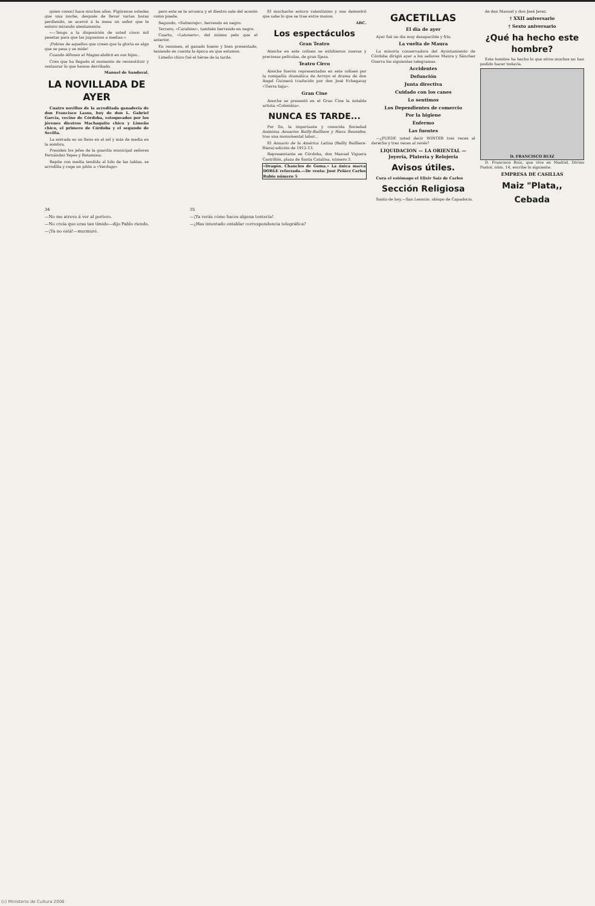quien conocí hace muchos años. Figúrense ustedes que una noche, después de llevar varias horas perdiendo, se acercó á la mesa un señor que le estuvo mirando atentamente.
«—Tengo a la disposición de usted cinco mil pesetas para que las juguemos a medias.»
¡Pobres de aquellos que creen que la gloria es algo que se pesa y se mide!
Cuando Alfonso el Magno abdicó en sus hijos...
Creo que ha llegado el momento de reconstituir y restaurar lo que hemos derribado.
Manuel de Sandoval.
LA NOVILLADA DE AYER
Cuatro novillos de la acreditada ganadería de don Francisco Lasso, hoy de don L. Gabriel García, vecino de Córdoba, estoqueados por los jóvenes diestros Machaquito chico y Limeño chico, el primero de Córdoba y el segundo de Sevilla.
La entrada es un lleno en el sol y más de media en la sombra.
Presiden los jefes de la guardia municipal señores Fernández Yepes y Retamosa.
Repite con media tendida al hilo de las tablas, se arrodilla y coge un pitón a «Verdugo»
pero este se le arranca y el diestro sale del acosón como puede.
Segundo, «Salmorejo», berrendo en negro.
Tercero, «Carabino», también berrendo en negro.
Cuarto, «Latonero», del mismo pelo que el anterior.
En resumen, el ganado bueno y bien presentado, teniendo en cuenta la época en que estamos.
Limeño chico fué el héroe de la tarde.
El muchacho estuvo valentísimo y nos demostró que sabe lo que se trae entre manos.
ABC.
Los espectáculos
Gran Teatro
Anoche en este coliseo se exhibieron nuevas y preciosas películas, de gran fijeza.
Teatro Circo
Anoche fueron representados en este coliseo por la compañía dramática de Arroyo el drama de don Angel Guimerá traducido por don José Echegaray «Tierra baja».
Gran Cine
Anoche se presentó en el Gran Cine la notable artista «Colombia».
NUNCA ES TARDE...
Por fin, la importante y conocida Sociedad Anónima Anuarios Bailly-Bailliere y Riera Reunidos, tras una monumental labor...
El Anuario de la América Latina (Bailly Bailliere-Riera) edición de 1912-13.
Representante en Córdoba, don Manuel Viguera Castrillón, plaza de Santa Catalina, número 3.
«Dragón. Chanclos de Goma.» La única marca DOBLE reforzada.—De venta: José Peláez Carlos Rubio número 5
GACETILLAS
El día de ayer
Ayer fué un día muy desapacible y frío.
La vuelta de Maura
La minoría conservadora del Ayuntamiento de Córdoba dirigió ayer a los señores Maura y Sánchez Guerra los siguientes telegramas.
Accidentes
Defunción
Junta directiva
Cuidado con los canes
Lo sentimos
Los Dependientes de comercio
Por la higiene
Enfermo
Las fuentes
—¿PUEDE usted decir WINTER tres veces al derecho y tres veces al revés?
LIQUIDACION — LA ORIENTAL — Joyería, Platería y Relojería
Avisos útiles.
Cura el estómago el Elixir Saiz de Carlos
Sección Religiosa
Santo de hoy.—San Leoncio, obispo de Capadocia.
de don Manuel y don José Jerez.
† XXII aniversario
† Sexto aniversario
¿Qué ha hecho este hombre?
Este hombre ha hecho lo que otros muchos no han podido hacer todavía.
D. FRANCISCO RUIZ
D. Francisco Ruiz, que vive en Madrid, Divino Pastor, núm. 14, escribe lo siguiente.
EMPRESA DE CASILLAS
Maiz "Plata,,
Cebada
34
—No me atrevo á ver al portero.
—No creía que eras tan tímido—dijo Pablo riendo.
—¡Ya no está!—murmuré.
35
—¡Ya verás cómo haces alguna tontería!
—¿Has intentado entablar correspondencia telegráfica?
(c) Ministerio de Cultura 2006